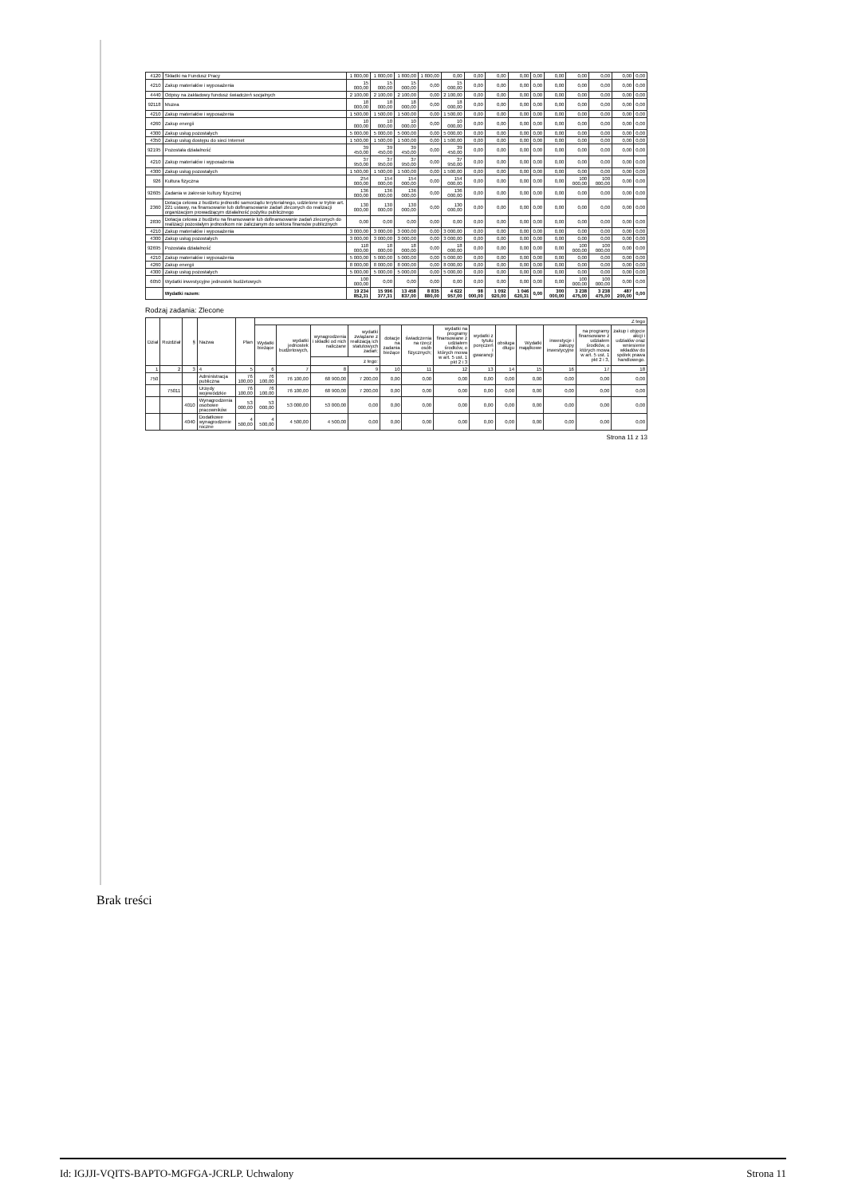| 4120 | Składki na Fundusz Pracy | 1 800,00 | 1 800,00 | 1 800,00 | 1 800,00 | 0,00 | 0,00 | 0,00 | 0,00 | 0,00 | 0,00 | 0,00 | 0,00 | 0,00 | 0,00 |
| 4210 | Zakup materiałów i wyposażenia | 15 000,00 | 15 000,00 | 15 000,00 | 0,00 | 15 000,00 | 0,00 | 0,00 | 0,00 | 0,00 | 0,00 | 0,00 | 0,00 | 0,00 | 0,00 |
| 4440 | Odpisy na zakładowy fundusz świadczeń socjalnych | 2 100,00 | 2 100,00 | 2 100,00 | 0,00 | 2 100,00 | 0,00 | 0,00 | 0,00 | 0,00 | 0,00 | 0,00 | 0,00 | 0,00 | 0,00 |
| 92118 | Muzea | 18 000,00 | 18 000,00 | 18 000,00 | 0,00 | 18 000,00 | 0,00 | 0,00 | 0,00 | 0,00 | 0,00 | 0,00 | 0,00 | 0,00 | 0,00 |
| 4210 | Zakup materiałów i wyposażenia | 1 500,00 | 1 500,00 | 1 500,00 | 0,00 | 1 500,00 | 0,00 | 0,00 | 0,00 | 0,00 | 0,00 | 0,00 | 0,00 | 0,00 | 0,00 |
| 4260 | Zakup energii | 10 000,00 | 10 000,00 | 10 000,00 | 0,00 | 10 000,00 | 0,00 | 0,00 | 0,00 | 0,00 | 0,00 | 0,00 | 0,00 | 0,00 | 0,00 |
| 4300 | Zakup usług pozostałych | 5 000,00 | 5 000,00 | 5 000,00 | 0,00 | 5 000,00 | 0,00 | 0,00 | 0,00 | 0,00 | 0,00 | 0,00 | 0,00 | 0,00 | 0,00 |
| 4350 | Zakup usług dostępu do sieci Internet | 1 500,00 | 1 500,00 | 1 500,00 | 0,00 | 1 500,00 | 0,00 | 0,00 | 0,00 | 0,00 | 0,00 | 0,00 | 0,00 | 0,00 | 0,00 |
| 92195 | Pozostała działalność | 39 450,00 | 39 450,00 | 39 450,00 | 0,00 | 39 450,00 | 0,00 | 0,00 | 0,00 | 0,00 | 0,00 | 0,00 | 0,00 | 0,00 | 0,00 |
| 4210 | Zakup materiałów i wyposażenia | 37 950,00 | 37 950,00 | 37 950,00 | 0,00 | 37 950,00 | 0,00 | 0,00 | 0,00 | 0,00 | 0,00 | 0,00 | 0,00 | 0,00 | 0,00 |
| 4300 | Zakup usług pozostałych | 1 500,00 | 1 500,00 | 1 500,00 | 0,00 | 1 500,00 | 0,00 | 0,00 | 0,00 | 0,00 | 0,00 | 0,00 | 0,00 | 0,00 | 0,00 |
| 926 | Kultura fizyczna | 254 000,00 | 154 000,00 | 154 000,00 | 0,00 | 154 000,00 | 0,00 | 0,00 | 0,00 | 0,00 | 0,00 | 100 000,00 | 100 000,00 | 0,00 | 0,00 |
| 92605 | Zadania w zakresie kultury fizycznej | 136 000,00 | 136 000,00 | 136 000,00 | 0,00 | 136 000,00 | 0,00 | 0,00 | 0,00 | 0,00 | 0,00 | 0,00 | 0,00 | 0,00 | 0,00 |
| 2360 | Dotacja celowa z budżetu jednostki samorządu terytorialnego, udzielone w trybie art. 221 ustawy, na finansowanie lub dofinansowanie zadań zleconych do realizacji organizacjom prowadzącym działalność pożytku publicznego | 130 000,00 | 130 000,00 | 130 000,00 | 0,00 | 130 000,00 | 0,00 | 0,00 | 0,00 | 0,00 | 0,00 | 0,00 | 0,00 | 0,00 | 0,00 |
| 2830 | Dotacja celowa z budżetu na finansowanie lub dofinansowanie zadań zleconych do realizacji pozostałym jednostkom nie zaliczanym do sektora finansów publicznych | 0,00 | 0,00 | 0,00 | 0,00 | 0,00 | 0,00 | 0,00 | 0,00 | 0,00 | 0,00 | 0,00 | 0,00 | 0,00 | 0,00 |
| 4210 | Zakup materiałów i wyposażenia | 3 000,00 | 3 000,00 | 3 000,00 | 0,00 | 3 000,00 | 0,00 | 0,00 | 0,00 | 0,00 | 0,00 | 0,00 | 0,00 | 0,00 | 0,00 |
| 4300 | Zakup usług pozostałych | 3 000,00 | 3 000,00 | 3 000,00 | 0,00 | 3 000,00 | 0,00 | 0,00 | 0,00 | 0,00 | 0,00 | 0,00 | 0,00 | 0,00 | 0,00 |
| 92695 | Pozostała działalność | 118 000,00 | 18 000,00 | 18 000,00 | 0,00 | 18 000,00 | 0,00 | 0,00 | 0,00 | 0,00 | 0,00 | 100 000,00 | 100 000,00 | 0,00 | 0,00 |
| 4210 | Zakup materiałów i wyposażenia | 5 000,00 | 5 000,00 | 5 000,00 | 0,00 | 5 000,00 | 0,00 | 0,00 | 0,00 | 0,00 | 0,00 | 0,00 | 0,00 | 0,00 | 0,00 |
| 4260 | Zakup energii | 8 000,00 | 8 000,00 | 8 000,00 | 0,00 | 8 000,00 | 0,00 | 0,00 | 0,00 | 0,00 | 0,00 | 0,00 | 0,00 | 0,00 | 0,00 |
| 4300 | Zakup usług pozostałych | 5 000,00 | 5 000,00 | 5 000,00 | 0,00 | 5 000,00 | 0,00 | 0,00 | 0,00 | 0,00 | 0,00 | 0,00 | 0,00 | 0,00 | 0,00 |
| 6050 | Wydatki inwestycyjne jednostek budżetowych | 100 000,00 | 0,00 | 0,00 | 0,00 | 0,00 | 0,00 | 0,00 | 0,00 | 0,00 | 0,00 | 100 000,00 | 100 000,00 | 0,00 | 0,00 |
| | Wydatki razem: | 19 234 852,31 | 15 996 377,31 | 13 458 837,00 | 8 835 880,00 | 4 622 957,00 | 98 000,00 | 1 092 920,00 | 1 046 620,31 | 0,00 | 300 000,00 | 3 238 475,00 | 3 238 475,00 | 487 200,00 | 0,00 |
Rodzaj zadania: Zlecone
| Dział | Rozdział | § | Nazwa | Plan | Z tego | | | | | | | | | | | | |
| --- | --- | --- | --- | --- | --- | --- | --- | --- | --- | --- | --- | --- | --- | --- | --- | --- | --- |
| | | | | | Wydatki bieżące | wydatki jednostek budżetowych, | wynagrodzenia i składki od nich naliczane | wydatki związane z realizacją ich statutowych zadań; | dotacje na zadania bieżące | świadczenia na rzecz osób fizycznych; | wydatki na programy finansowane z udziałem środków, o których mowa w art. 5 ust. 1 pkt 2 i 3 | wydatki z tytułu poręczeń i gwarancji | obsługa długu | Wydatki majątkowe | inwestycje i zakupy inwestycyjne | na programy finansowane z udziałem środków, o których mowa w art. 5 ust. 1 pkt 2 i 3, | zakup i objęcie akcji i udziałów oraz wniesienie wkładów do spółek prawa handlowego. |
| | | | | | | | z tego: | | | | | | | | | | |
| 1 | 2 | 3 | 4 | 5 | 6 | 7 | 8 | 9 | 10 | 11 | 12 | 13 | 14 | 15 | 16 | 17 | 18 |
| 750 | | | Administracja publiczna | 76 100,00 | 76 100,00 | 76 100,00 | 68 900,00 | 7 200,00 | 0,00 | 0,00 | 0,00 | 0,00 | 0,00 | 0,00 | 0,00 | 0,00 | 0,00 |
| | 75011 | | Urzędy wojewódzkie | 76 100,00 | 76 100,00 | 76 100,00 | 68 900,00 | 7 200,00 | 0,00 | 0,00 | 0,00 | 0,00 | 0,00 | 0,00 | 0,00 | 0,00 | 0,00 |
| | | 4010 | Wynagrodzenia osobowe pracowników | 53 000,00 | 53 000,00 | 53 000,00 | 53 000,00 | 0,00 | 0,00 | 0,00 | 0,00 | 0,00 | 0,00 | 0,00 | 0,00 | 0,00 | 0,00 |
| | | 4040 | Dodatkowe wynagrodzenie roczne | 4 500,00 | 4 500,00 | 4 500,00 | 4 500,00 | 0,00 | 0,00 | 0,00 | 0,00 | 0,00 | 0,00 | 0,00 | 0,00 | 0,00 | 0,00 |
Strona 11 z 13
Brak treści
Id: IGJJI-VQITS-BAPTO-MGFGA-JCRLP. Uchwalony Strona 11